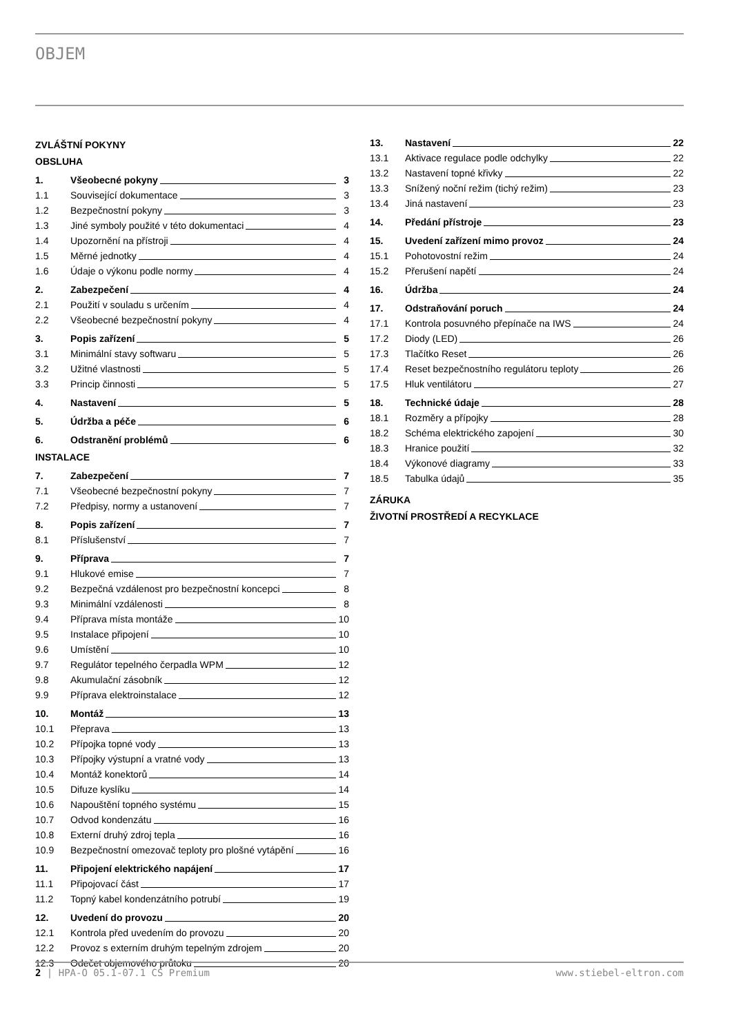OBJEM
ZVLÁŠTNÍ POKYNY
OBSLUHA
1. Všeobecné pokyny 3
1.1 Související dokumentace 3
1.2 Bezpečnostní pokyny 3
1.3 Jiné symboly použité v této dokumentaci 4
1.4 Upozornění na přístroji 4
1.5 Měrné jednotky 4
1.6 Údaje o výkonu podle normy 4
2. Zabezpečení 4
2.1 Použití v souladu s určením 4
2.2 Všeobecné bezpečnostní pokyny 4
3. Popis zařízení 5
3.1 Minimální stavy softwaru 5
3.2 Užitné vlastnosti 5
3.3 Princip činnosti 5
4. Nastavení 5
5. Údržba a péče 6
6. Odstranění problémů 6
INSTALACE
7. Zabezpečení 7
7.1 Všeobecné bezpečnostní pokyny 7
7.2 Předpisy, normy a ustanovení 7
8. Popis zařízení 7
8.1 Příslušenství 7
9. Příprava 7
9.1 Hlukové emise 7
9.2 Bezpečná vzdálenost pro bezpečnostní koncepci 8
9.3 Minimální vzdálenosti 8
9.4 Příprava místa montáže 10
9.5 Instalace připojení 10
9.6 Umístění 10
9.7 Regulátor tepelného čerpadla WPM 12
9.8 Akumulační zásobník 12
9.9 Příprava elektroinstalace 12
10. Montáž 13
10.1 Přeprava 13
10.2 Přípojka topné vody 13
10.3 Přípojky výstupní a vratné vody 13
10.4 Montáž konektorů 14
10.5 Difuze kyslíku 14
10.6 Napouštění topného systému 15
10.7 Odvod kondenzátu 16
10.8 Externí druhý zdroj tepla 16
10.9 Bezpečnostní omezovač teploty pro plošné vytápění 16
11. Připojení elektrického napájení 17
11.1 Připojovací část 17
11.2 Topný kabel kondenzátního potrubí 19
12. Uvedení do provozu 20
12.1 Kontrola před uvedením do provozu 20
12.2 Provoz s externím druhým tepelným zdrojem 20
12.3 Odečet objemového průtoku 20
13. Nastavení 22
13.1 Aktivace regulace podle odchylky 22
13.2 Nastavení topné křivky 22
13.3 Snížený noční režim (tichý režim) 23
13.4 Jiná nastavení 23
14. Předání přístroje 23
15. Uvedení zařízení mimo provoz 24
15.1 Pohotovostní režim 24
15.2 Přerušení napětí 24
16. Údržba 24
17. Odstraňování poruch 24
17.1 Kontrola posuvného přepínače na IWS 24
17.2 Diody (LED) 26
17.3 Tlačítko Reset 26
17.4 Reset bezpečnostního regulátoru teploty 26
17.5 Hluk ventilátoru 27
18. Technické údaje 28
18.1 Rozměry a přípojky 28
18.2 Schéma elektrického zapojení 30
18.3 Hranice použití 32
18.4 Výkonové diagramy 33
18.5 Tabulka údajů 35
ZÁRUKA
ŽIVOTNÍ PROSTŘEDÍ A RECYKLACE
2 | HPA-O 05.1-07.1 CS Premium www.stiebel-eltron.com